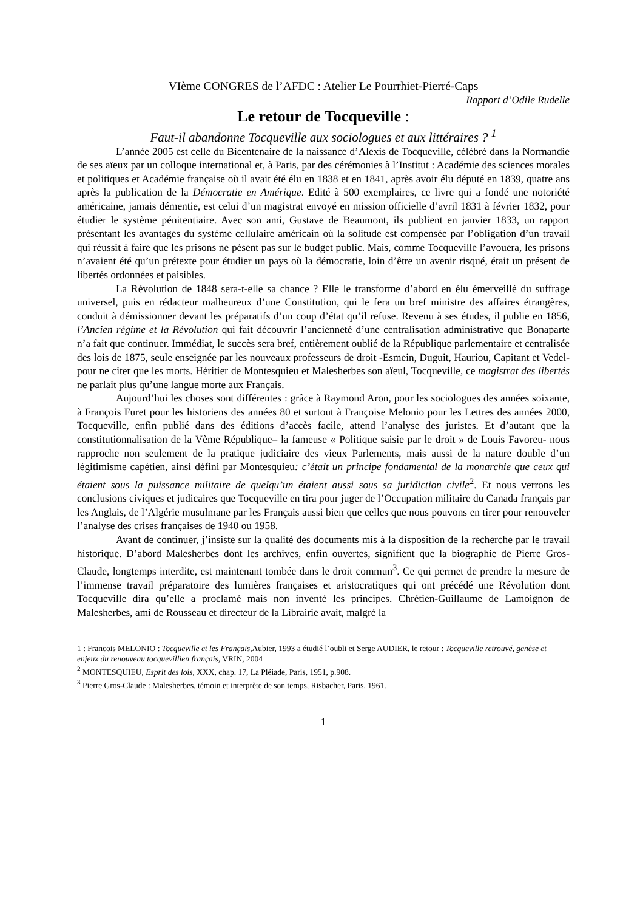VIème CONGRES de l’AFDC : Atelier Le Pourrhiet-Pierré-Caps
Rapport d’Odile Rudelle
Le retour de Tocqueville :
Faut-il abandonne Tocqueville aux sociologues et aux littéraires ? <sup>1</sup>
L’année 2005 est celle du Bicentenaire de la naissance d’Alexis de Tocqueville, célébré dans la Normandie de ses aïeux par un colloque international et, à Paris, par des cérémonies à l’Institut : Académie des sciences morales et politiques et Académie française où il avait été élu en 1838 et en 1841, après avoir élu député en 1839, quatre ans après la publication de la Démocratie en Amérique. Edité à 500 exemplaires, ce livre qui a fondé une notoriété américaine, jamais démentie, est celui d’un magistrat envoyé en mission officielle d’avril 1831 à février 1832, pour étudier le système pénitentiaire. Avec son ami, Gustave de Beaumont, ils publient en janvier 1833, un rapport présentant les avantages du système cellulaire américain où la solitude est compensée par l’obligation d’un travail qui réussit à faire que les prisons ne pèsent pas sur le budget public. Mais, comme Tocqueville l’avouera, les prisons n’avaient été qu’un prétexte pour étudier un pays où la démocratie, loin d’être un avenir risqué, était un présent de libertés ordonnées et paisibles.
La Révolution de 1848 sera-t-elle sa chance ? Elle le transforme d’abord en élu émerveillé du suffrage universel, puis en rédacteur malheureux d’une Constitution, qui le fera un bref ministre des affaires étrangères, conduit à démissionner devant les préparatifs d’un coup d’état qu’il refuse. Revenu à ses études, il publie en 1856, l’Ancien régime et la Révolution qui fait découvrir l’ancienneté d’une centralisation administrative que Bonaparte n’a fait que continuer. Immédiat, le succès sera bref, entièrement oublié de la République parlementaire et centralisée des lois de 1875, seule enseignée par les nouveaux professeurs de droit -Esmein, Duguit, Hauriou, Capitant et Vedel- pour ne citer que les morts. Héritier de Montesquieu et Malesherbes son aïeul, Tocqueville, ce magistrat des libertés ne parlait plus qu’une langue morte aux Français.
Aujourd’hui les choses sont différentes : grâce à Raymond Aron, pour les sociologues des années soixante, à François Furet pour les historiens des années 80 et surtout à Françoise Melonio pour les Lettres des années 2000, Tocqueville, enfin publié dans des éditions d’accès facile, attend l’analyse des juristes. Et d’autant que la constitutionnalisation de la Vème République– la fameuse « Politique saisie par le droit » de Louis Favoreu- nous rapproche non seulement de la pratique judiciaire des vieux Parlements, mais aussi de la nature double d’un légitimisme capétien, ainsi défini par Montesquieu: c’était un principe fondamental de la monarchie que ceux qui étaient sous la puissance militaire de quelqu’un étaient aussi sous sa juridiction civile<sup>2</sup>. Et nous verrons les conclusions civiques et judicaires que Tocqueville en tira pour juger de l’Occupation militaire du Canada français par les Anglais, de l’Algérie musulmane par les Français aussi bien que celles que nous pouvons en tirer pour renouveler l’analyse des crises françaises de 1940 ou 1958.
Avant de continuer, j’insiste sur la qualité des documents mis à la disposition de la recherche par le travail historique. D’abord Malesherbes dont les archives, enfin ouvertes, signifient que la biographie de Pierre Gros-Claude, longtemps interdite, est maintenant tombée dans le droit commun<sup>3</sup>. Ce qui permet de prendre la mesure de l’immense travail préparatoire des lumières françaises et aristocratiques qui ont précédé une Révolution dont Tocqueville dira qu’elle a proclamé mais non inventé les principes. Chrétien-Guillaume de Lamoignon de Malesherbes, ami de Rousseau et directeur de la Librairie avait, malgré la
1 : Francois MELONIO : Tocqueville et les Français,Aubier, 1993 a étudié l’oubli et Serge AUDIER, le retour : Tocqueville retrouvé, genèse et enjeux du renouveau tocquevillien français, VRIN, 2004
<sup>2</sup> MONTESQUIEU, Esprit des lois, XXX, chap. 17, La Pléiade, Paris, 1951, p.908.
<sup>3</sup> Pierre Gros-Claude : Malesherbes, témoin et interprète de son temps, Risbacher, Paris, 1961.
1